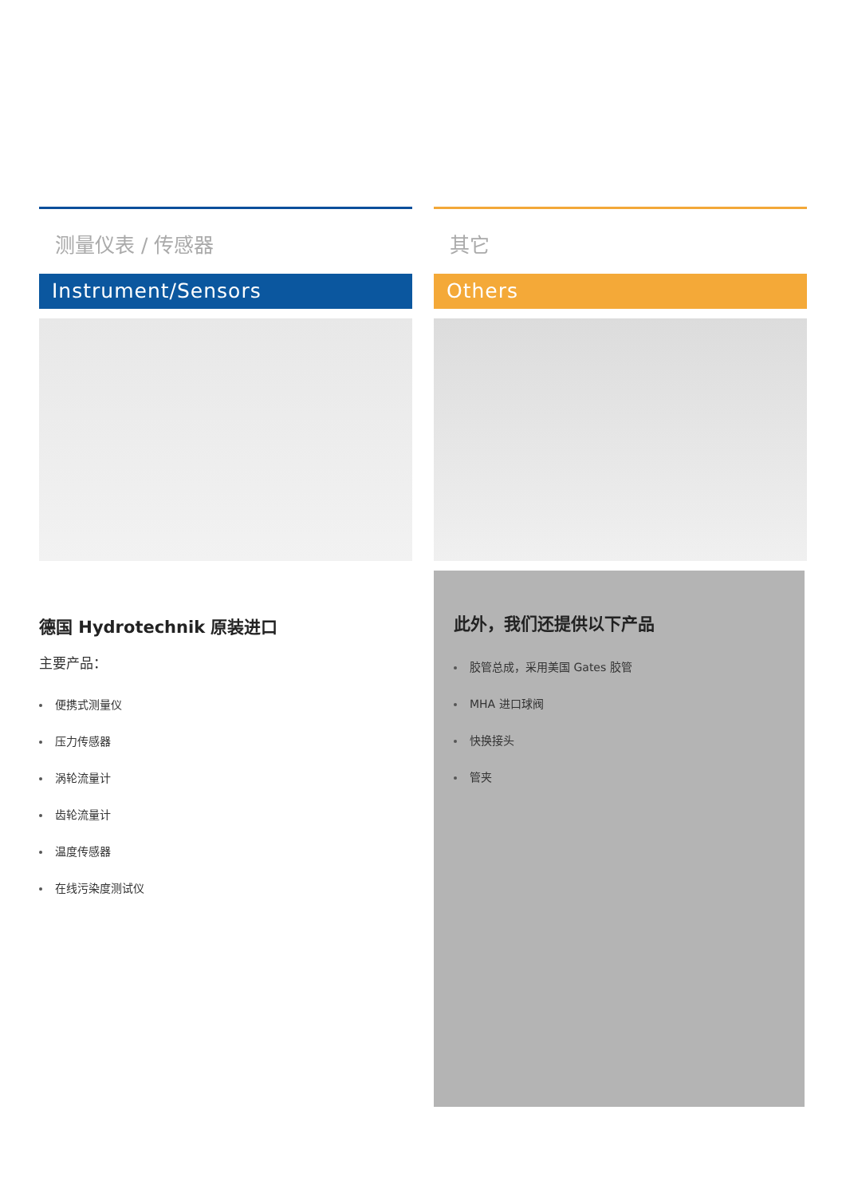测量仪表 / 传感器
Instrument/Sensors
德国 Hydrotechnik 原装进口
主要产品：
便携式测量仪
压力传感器
涡轮流量计
齿轮流量计
温度传感器
在线污染度测试仪
其它
Others
此外，我们还提供以下产品
胶管总成，采用美国 Gates 胶管
MHA 进口球阀
快换接头
管夹